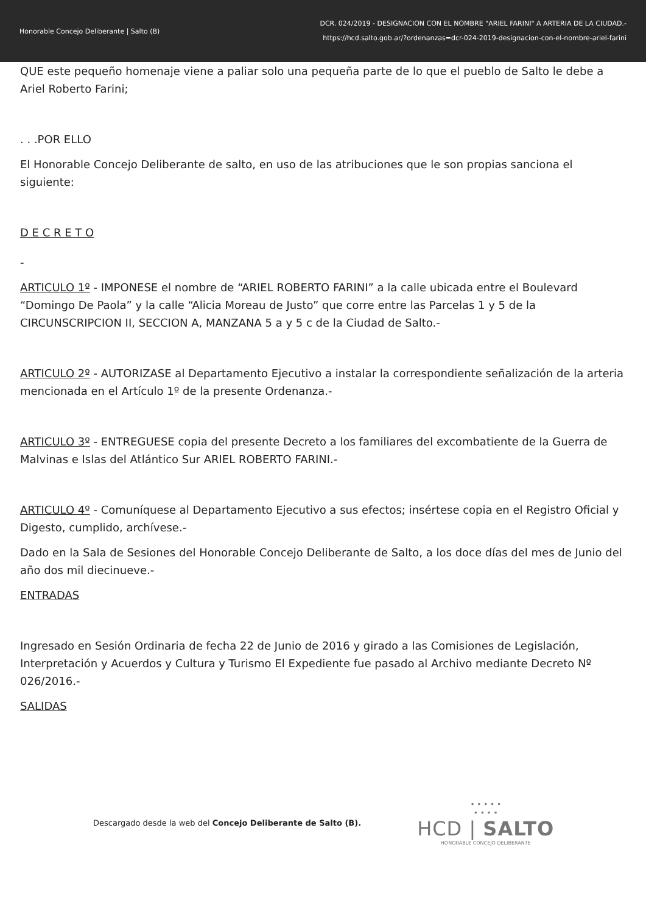Honorable Concejo Deliberante | Salto (B)
DCR. 024/2019 - DESIGNACION CON EL NOMBRE "ARIEL FARINI" A ARTERIA DE LA CIUDAD.-
https://hcd.salto.gob.ar/?ordenanzas=dcr-024-2019-designacion-con-el-nombre-ariel-farini
QUE este pequeño homenaje viene a paliar solo una pequeña parte de lo que el pueblo de Salto le debe a Ariel Roberto Farini;
. . .POR ELLO
El Honorable Concejo Deliberante de salto, en uso de las atribuciones que le son propias sanciona el siguiente:
D E C R E T O
-
ARTICULO 1º - IMPONESE el nombre de “ARIEL ROBERTO FARINI” a la calle ubicada entre el Boulevard “Domingo De Paola” y la calle “Alicia Moreau de Justo” que corre entre las Parcelas 1 y 5 de la CIRCUNSCRIPCION II, SECCION A, MANZANA 5 a y 5 c de la Ciudad de Salto.-
ARTICULO 2º - AUTORIZASE al Departamento Ejecutivo a instalar la correspondiente señalización de la arteria mencionada en el Artículo 1º de la presente Ordenanza.-
ARTICULO 3º - ENTREGUESE copia del presente Decreto a los familiares del excombatiente de la Guerra de Malvinas e Islas del Atlántico Sur ARIEL ROBERTO FARINI.-
ARTICULO 4º - Comuníquese al Departamento Ejecutivo a sus efectos; insértese copia en el Registro Oficial y Digesto, cumplido, archívese.-
Dado en la Sala de Sesiones del Honorable Concejo Deliberante de Salto, a los doce días del mes de Junio del año dos mil diecinueve.-
ENTRADAS
Ingresado en Sesión Ordinaria de fecha 22 de Junio de 2016 y girado a las Comisiones de Legislación, Interpretación y Acuerdos y Cultura y Turismo El Expediente fue pasado al Archivo mediante Decreto Nº 026/2016.-
SALIDAS
Descargado desde la web del Concejo Deliberante de Salto (B).
• • • • •
• • • •
HCD | SALTO
HONORABLE CONCEJO DELIBERANTE